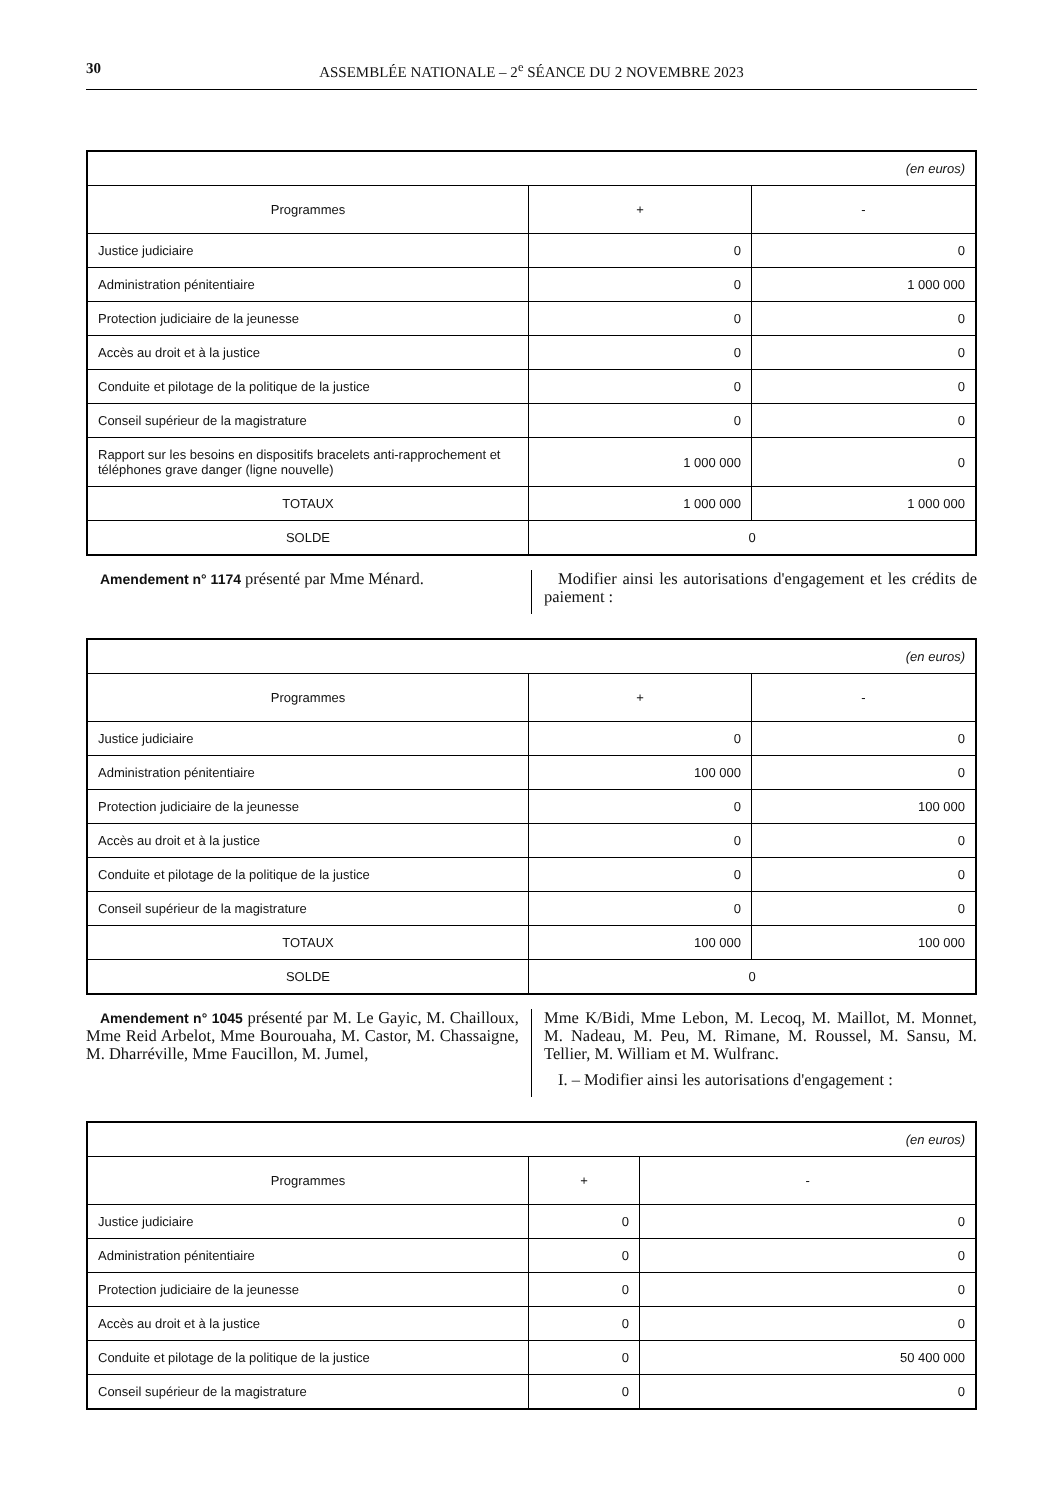30 ASSEMBLÉE NATIONALE – 2<sup>e</sup> SÉANCE DU 2 NOVEMBRE 2023
| (en euros) | | |
| Programmes | + | - |
| Justice judiciaire | 0 | 0 |
| Administration pénitentiaire | 0 | 1 000 000 |
| Protection judiciaire de la jeunesse | 0 | 0 |
| Accès au droit et à la justice | 0 | 0 |
| Conduite et pilotage de la politique de la justice | 0 | 0 |
| Conseil supérieur de la magistrature | 0 | 0 |
| Rapport sur les besoins en dispositifs bracelets anti-rapprochement et téléphones grave danger (ligne nouvelle) | 1 000 000 | 0 |
| TOTAUX | 1 000 000 | 1 000 000 |
| SOLDE | 0 | |
Amendement n° 1174 présenté par Mme Ménard.
Modifier ainsi les autorisations d'engagement et les crédits de paiement :
| (en euros) | | |
| Programmes | + | - |
| Justice judiciaire | 0 | 0 |
| Administration pénitentiaire | 100 000 | 0 |
| Protection judiciaire de la jeunesse | 0 | 100 000 |
| Accès au droit et à la justice | 0 | 0 |
| Conduite et pilotage de la politique de la justice | 0 | 0 |
| Conseil supérieur de la magistrature | 0 | 0 |
| TOTAUX | 100 000 | 100 000 |
| SOLDE | 0 | |
Amendement n° 1045 présenté par M. Le Gayic, M. Chailloux, Mme Reid Arbelot, Mme Bourouaha, M. Castor, M. Chassaigne, M. Dharréville, Mme Faucillon, M. Jumel,
Mme K/Bidi, Mme Lebon, M. Lecoq, M. Maillot, M. Monnet, M. Nadeau, M. Peu, M. Rimane, M. Roussel, M. Sansu, M. Tellier, M. William et M. Wulfranc.
I. – Modifier ainsi les autorisations d'engagement :
| (en euros) | | |
| Programmes | + | - |
| Justice judiciaire | 0 | 0 |
| Administration pénitentiaire | 0 | 0 |
| Protection judiciaire de la jeunesse | 0 | 0 |
| Accès au droit et à la justice | 0 | 0 |
| Conduite et pilotage de la politique de la justice | 0 | 50 400 000 |
| Conseil supérieur de la magistrature | 0 | 0 |